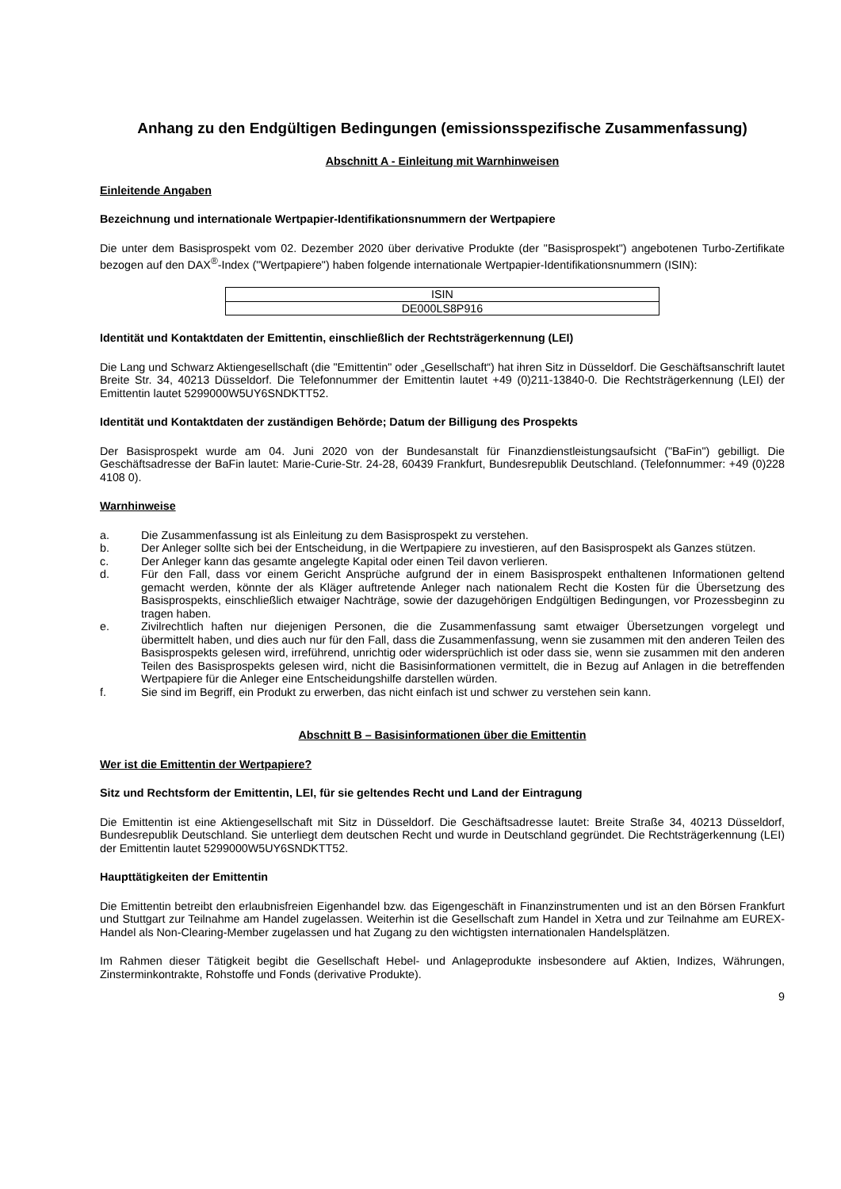Anhang zu den Endgültigen Bedingungen (emissionsspezifische Zusammenfassung)
Abschnitt A - Einleitung mit Warnhinweisen
Einleitende Angaben
Bezeichnung und internationale Wertpapier-Identifikationsnummern der Wertpapiere
Die unter dem Basisprospekt vom 02. Dezember 2020 über derivative Produkte (der "Basisprospekt") angebotenen Turbo-Zertifikate bezogen auf den DAX<sup>®</sup>-Index ("Wertpapiere") haben folgende internationale Wertpapier-Identifikationsnummern (ISIN):
| ISIN |
| --- |
| DE000LS8P916 |
Identität und Kontaktdaten der Emittentin, einschließlich der Rechtsträgerkennung (LEI)
Die Lang und Schwarz Aktiengesellschaft (die "Emittentin" oder „Gesellschaft“) hat ihren Sitz in Düsseldorf. Die Geschäftsanschrift lautet Breite Str. 34, 40213 Düsseldorf. Die Telefonnummer der Emittentin lautet +49 (0)211-13840-0. Die Rechtsträgerkennung (LEI) der Emittentin lautet 5299000W5UY6SNDKTT52.
Identität und Kontaktdaten der zuständigen Behörde; Datum der Billigung des Prospekts
Der Basisprospekt wurde am 04. Juni 2020 von der Bundesanstalt für Finanzdienstleistungsaufsicht ("BaFin") gebilligt. Die Geschäftsadresse der BaFin lautet: Marie-Curie-Str. 24-28, 60439 Frankfurt, Bundesrepublik Deutschland. (Telefonnummer: +49 (0)228 4108 0).
Warnhinweise
a. Die Zusammenfassung ist als Einleitung zu dem Basisprospekt zu verstehen.
b. Der Anleger sollte sich bei der Entscheidung, in die Wertpapiere zu investieren, auf den Basisprospekt als Ganzes stützen.
c. Der Anleger kann das gesamte angelegte Kapital oder einen Teil davon verlieren.
d. Für den Fall, dass vor einem Gericht Ansprüche aufgrund der in einem Basisprospekt enthaltenen Informationen geltend gemacht werden, könnte der als Kläger auftretende Anleger nach nationalem Recht die Kosten für die Übersetzung des Basisprospekts, einschließlich etwaiger Nachträge, sowie der dazugehörigen Endgültigen Bedingungen, vor Prozessbeginn zu tragen haben.
e. Zivilrechtlich haften nur diejenigen Personen, die die Zusammenfassung samt etwaiger Übersetzungen vorgelegt und übermittelt haben, und dies auch nur für den Fall, dass die Zusammenfassung, wenn sie zusammen mit den anderen Teilen des Basisprospekts gelesen wird, irreführend, unrichtig oder widersprüchlich ist oder dass sie, wenn sie zusammen mit den anderen Teilen des Basisprospekts gelesen wird, nicht die Basisinformationen vermittelt, die in Bezug auf Anlagen in die betreffenden Wertpapiere für die Anleger eine Entscheidungshilfe darstellen würden.
f. Sie sind im Begriff, ein Produkt zu erwerben, das nicht einfach ist und schwer zu verstehen sein kann.
Abschnitt B – Basisinformationen über die Emittentin
Wer ist die Emittentin der Wertpapiere?
Sitz und Rechtsform der Emittentin, LEI, für sie geltendes Recht und Land der Eintragung
Die Emittentin ist eine Aktiengesellschaft mit Sitz in Düsseldorf. Die Geschäftsadresse lautet: Breite Straße 34, 40213 Düsseldorf, Bundesrepublik Deutschland. Sie unterliegt dem deutschen Recht und wurde in Deutschland gegründet. Die Rechtsträgerkennung (LEI) der Emittentin lautet 5299000W5UY6SNDKTT52.
Haupttätigkeiten der Emittentin
Die Emittentin betreibt den erlaubnisfreien Eigenhandel bzw. das Eigengeschäft in Finanzinstrumenten und ist an den Börsen Frankfurt und Stuttgart zur Teilnahme am Handel zugelassen. Weiterhin ist die Gesellschaft zum Handel in Xetra und zur Teilnahme am EUREX-Handel als Non-Clearing-Member zugelassen und hat Zugang zu den wichtigsten internationalen Handelsplätzen.
Im Rahmen dieser Tätigkeit begibt die Gesellschaft Hebel- und Anlageprodukte insbesondere auf Aktien, Indizes, Währungen, Zinsterminkontrakte, Rohstoffe und Fonds (derivative Produkte).
9